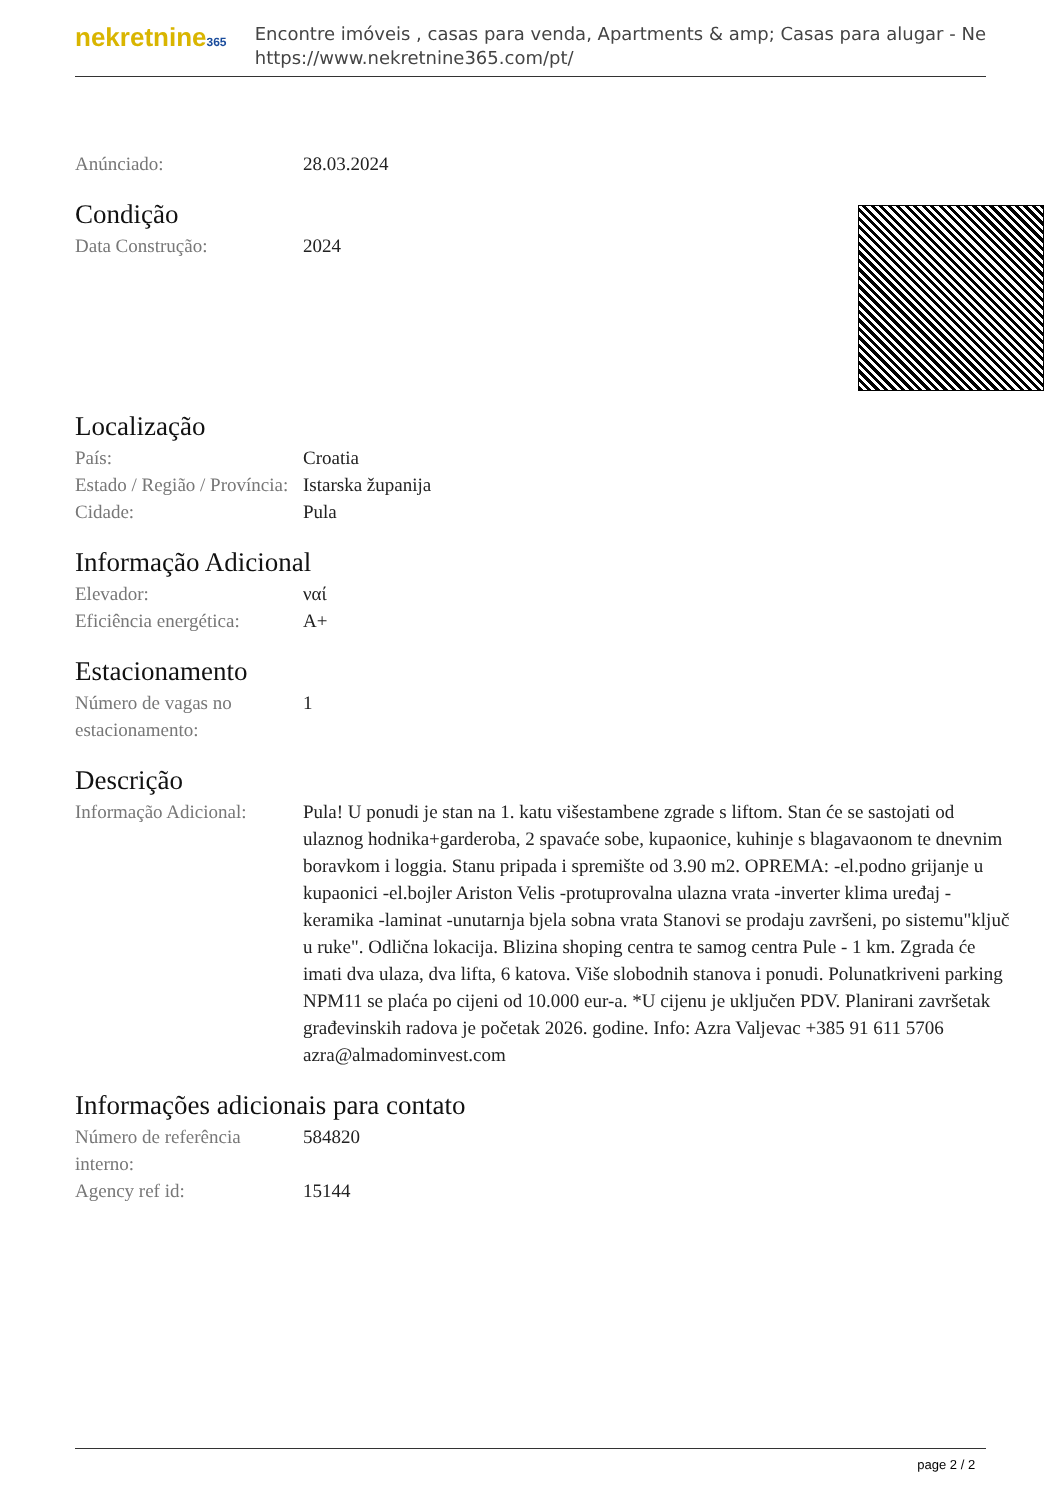nekretnine365
Encontre imóveis , casas para venda, Apartments & amp; Casas para alugar - Ne
https://www.nekretnine365.com/pt/
| Anúnciado: | 28.03.2024 |
Condição
| Data Construção: | 2024 |
Localização
| País: | Croatia |
| Estado / Região / Província: | Istarska županija |
| Cidade: | Pula |
Informação Adicional
| Elevador: | ναί |
| Eficiência energética: | A+ |
Estacionamento
| Número de vagas no estacionamento: | 1 |
Descrição
| Informação Adicional: | Pula! U ponudi je stan na 1. katu višestambene zgrade s liftom. Stan će se sastojati od ulaznog hodnika+garderoba, 2 spavaće sobe, kupaonice, kuhinje s blagavaonom te dnevnim boravkom i loggia. Stanu pripada i spremište od 3.90 m2. OPREMA: -el.podno grijanje u kupaonici -el.bojler Ariston Velis -protuprovalna ulazna vrata -inverter klima uređaj -keramika -laminat -unutarnja bjela sobna vrata Stanovi se prodaju završeni, po sistemu"ključ u ruke". Odlična lokacija. Blizina shoping centra te samog centra Pule - 1 km. Zgrada će imati dva ulaza, dva lifta, 6 katova. Više slobodnih stanova i ponudi. Polunatkriveni parking NPM11 se plaća po cijeni od 10.000 eur-a. *U cijenu je uključen PDV. Planirani završetak građevinskih radova je početak 2026. godine. Info: Azra Valjevac +385 91 611 5706 azra@almadominvest.com |
Informações adicionais para contato
| Número de referência interno: | 584820 |
| Agency ref id: | 15144 |
page 2 / 2